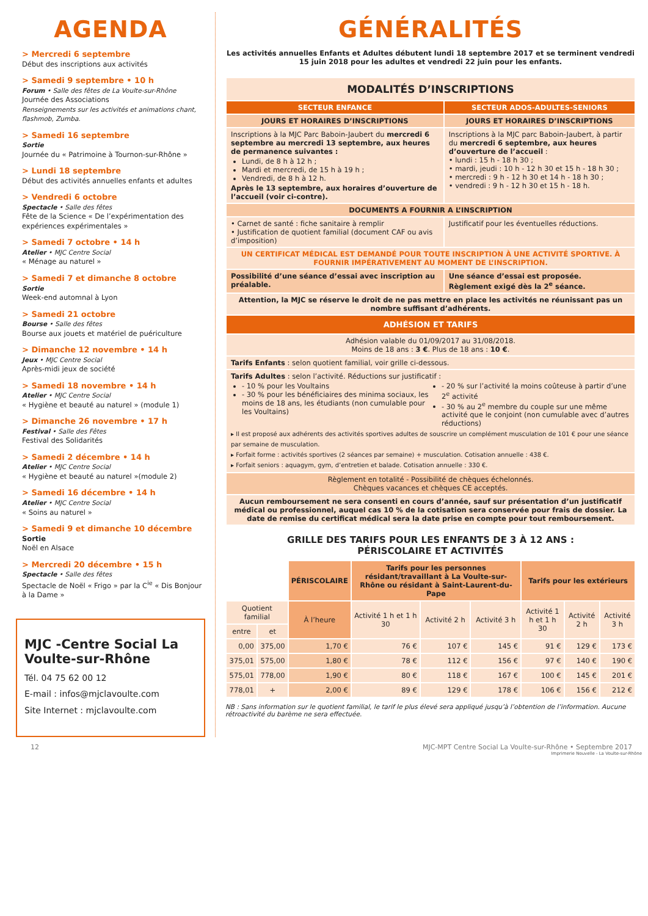AGENDA
> Mercredi 6 septembre
Début des inscriptions aux activités
> Samedi 9 septembre • 10 h
Forum • Salle des fêtes de La Voulte-sur-Rhône
Journée des Associations
Renseignements sur les activités et animations chant, flashmob, Zumba.
> Samedi 16 septembre
Sortie
Journée du « Patrimoine à Tournon-sur-Rhône »
> Lundi 18 septembre
Début des activités annuelles enfants et adultes
> Vendredi 6 octobre
Spectacle • Salle des fêtes
Fête de la Science « De l’expérimentation des expériences expérimentales »
> Samedi 7 octobre • 14 h
Atelier • MJC Centre Social
« Ménage au naturel »
> Samedi 7 et dimanche 8 octobre
Sortie
Week-end automnal à Lyon
> Samedi 21 octobre
Bourse • Salle des fêtes
Bourse aux jouets et matériel de puériculture
> Dimanche 12 novembre • 14 h
Jeux • MJC Centre Social
Après-midi jeux de société
> Samedi 18 novembre • 14 h
Atelier • MJC Centre Social
« Hygiène et beauté au naturel » (module 1)
> Dimanche 26 novembre • 17 h
Festival • Salle des Fêtes
Festival des Solidarités
> Samedi 2 décembre • 14 h
Atelier • MJC Centre Social
« Hygiène et beauté au naturel »(module 2)
> Samedi 16 décembre • 14 h
Atelier • MJC Centre Social
« Soins au naturel »
> Samedi 9 et dimanche 10 décembre
Sortie
Noël en Alsace
> Mercredi 20 décembre • 15 h
Spectacle • Salle des fêtes
Spectacle de Noël « Frigo » par la C<sup>ie</sup> « Dis Bonjour à la Dame »
MJC -Centre Social La Voulte-sur-Rhône
Tél. 04 75 62 00 12
E-mail : infos@mjclavoulte.com
Site Internet : mjclavoulte.com
GÉNÉRALITÉS
Les activités annuelles Enfants et Adultes débutent lundi 18 septembre 2017 et se terminent vendredi 15 juin 2018 pour les adultes et vendredi 22 juin pour les enfants.
| MODALITÉS D’INSCRIPTIONS | |
| --- | --- |
| SECTEUR ENFANCE | SECTEUR ADOS-ADULTES-SENIORS |
| JOURS ET HORAIRES D’INSCRIPTIONS | JOURS ET HORAIRES D’INSCRIPTIONS |
| Inscriptions à la MJC Parc Baboin-Jaubert du mercredi 6 septembre au mercredi 13 septembre, aux heures de permanence suivantes : Lundi, de 8 h à 12 h ; Mardi et mercredi, de 15 h à 19 h ; Vendredi, de 8 h à 12 h. Après le 13 septembre, aux horaires d’ouverture de l’accueil (voir ci-contre). | Inscriptions à la MJC parc Baboin-Jaubert, à partir du mercredi 6 septembre, aux heures d’ouverture de l’accueil : • lundi : 15 h - 18 h 30 ; • mardi, jeudi : 10 h - 12 h 30 et 15 h - 18 h 30 ; • mercredi : 9 h - 12 h 30 et 14 h - 18 h 30 ; • vendredi : 9 h - 12 h 30 et 15 h - 18 h. |
| DOCUMENTS A FOURNIR A L’INSCRIPTION | |
| • Carnet de santé : fiche sanitaire à remplir • Justification de quotient familial (document CAF ou avis d’imposition) | Justificatif pour les éventuelles réductions. |
| UN CERTIFICAT MÉDICAL EST DEMANDÉ POUR TOUTE INSCRIPTION À UNE ACTIVITÉ SPORTIVE. À FOURNIR IMPÉRATIVEMENT AU MOMENT DE L’INSCRIPTION. | |
| Possibilité d’une séance d’essai avec inscription au préalable. | Une séance d’essai est proposée. Règlement exigé dès la 2<sup>e</sup> séance. |
| Attention, la MJC se réserve le droit de ne pas mettre en place les activités ne réunissant pas un nombre suffisant d’adhérents. | |
| ADHÉSION ET TARIFS | |
| Adhésion valable du 01/09/2017 au 31/08/2018. Moins de 18 ans : 3 € . Plus de 18 ans : 10 € . | |
| Tarifs Enfants : selon quotient familial, voir grille ci-dessous. | |
| Tarifs Adultes : selon l’activité. Réductions sur justificatif : - 10 % pour les Voultains - 30 % pour les bénéficiaires des minima sociaux, les moins de 18 ans, les étudiants (non cumulable pour les Voultains) - 20 % sur l’activité la moins coûteuse à partir d’une 2<sup>e</sup> activité - 30 % au 2<sup>e</sup> membre du couple sur une même activité que le conjoint (non cumulable avec d’autres réductions) ▸ Il est proposé aux adhérents des activités sportives adultes de souscrire un complément musculation de 101 € pour une séance par semaine de musculation. ▸ Forfait forme : activités sportives (2 séances par semaine) + musculation. Cotisation annuelle : 438 €. ▸ Forfait seniors : aquagym, gym, d’entretien et balade. Cotisation annuelle : 330 €. | |
| Règlement en totalité - Possibilité de chèques échelonnés. Chèques vacances et chèques CE acceptés. | |
| Aucun remboursement ne sera consenti en cours d’année, sauf sur présentation d’un justificatif médical ou professionnel, auquel cas 10 % de la cotisation sera conservée pour frais de dossier. La date de remise du certificat médical sera la date prise en compte pour tout remboursement. | |
GRILLE DES TARIFS POUR LES ENFANTS DE 3 À 12 ANS :
PÉRISCOLAIRE ET ACTIVITÉS
| | | PÉRISCOLAIRE | Tarifs pour les personnes résidant/travaillant à La Voulte-sur-Rhône ou résidant à Saint-Laurent-du-Pape | | | Tarifs pour les extérieurs | | |
| Quotient familial | | À l’heure | Activité 1 h et 1 h 30 | Activité 2 h | Activité 3 h | Activité 1 h et 1 h 30 | Activité 2 h | Activité 3 h |
| entre | et | | | | | | | |
| 0,00 | 375,00 | 1,70 € | 76 € | 107 € | 145 € | 91 € | 129 € | 173 € |
| 375,01 | 575,00 | 1,80 € | 78 € | 112 € | 156 € | 97 € | 140 € | 190 € |
| 575,01 | 778,00 | 1,90 € | 80 € | 118 € | 167 € | 100 € | 145 € | 201 € |
| 778,01 | + | 2,00 € | 89 € | 129 € | 178 € | 106 € | 156 € | 212 € |
NB : Sans information sur le quotient familial, le tarif le plus élevé sera appliqué jusqu’à l’obtention de l’information. Aucune rétroactivité du barème ne sera effectuée.
12 MJC-MPT Centre Social La Voulte-sur-Rhône • Septembre 2017
Imprimerie Nouvelle - La Voulte-sur-Rhône